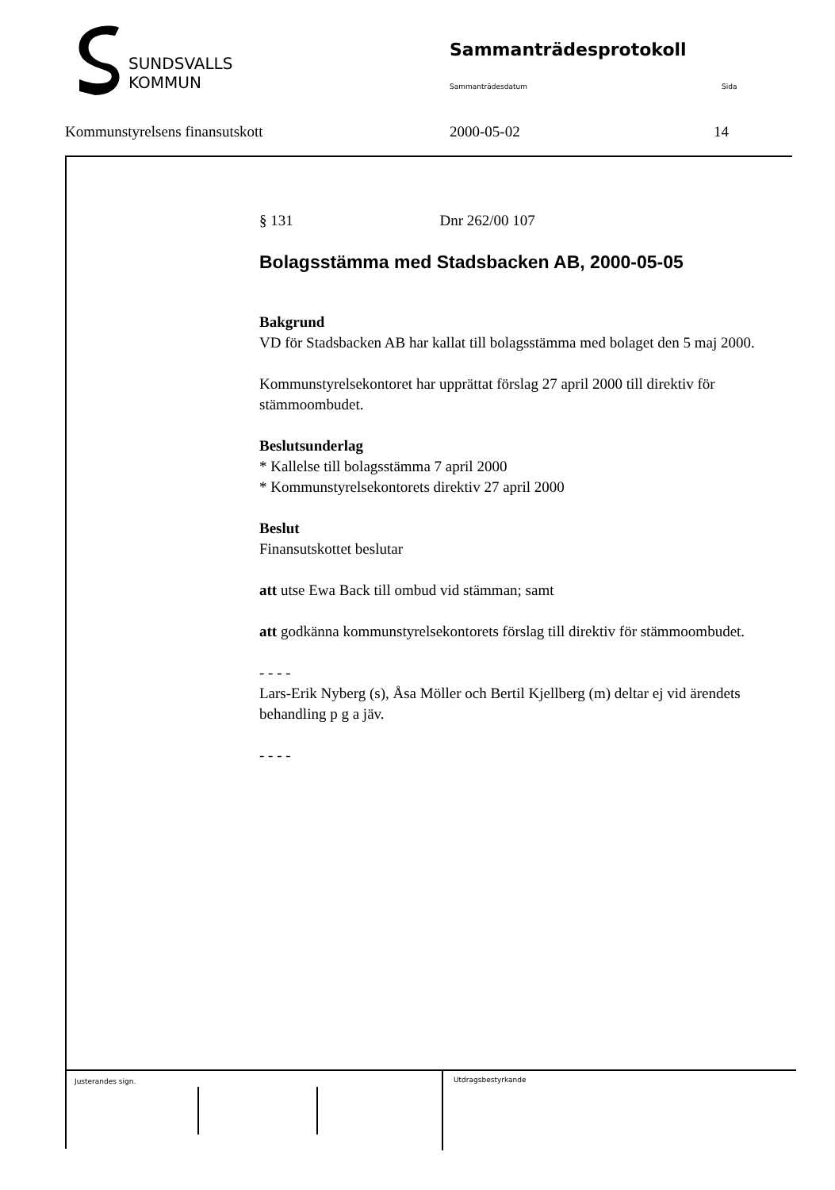SUNDSVALLS
KOMMUN
Sammanträdesprotokoll
Sammanträdesdatum Sida
Kommunstyrelsens finansutskott 2000-05-02 14
§ 131 Dnr 262/00 107
Bolagsstämma med Stadsbacken AB, 2000-05-05
Bakgrund
VD för Stadsbacken AB har kallat till bolagsstämma med bolaget den 5 maj 2000.
Kommunstyrelsekontoret har upprättat förslag 27 april 2000 till direktiv för stämmoombudet.
Beslutsunderlag
* Kallelse till bolagsstämma 7 april 2000
* Kommunstyrelsekontorets direktiv 27 april 2000
Beslut
Finansutskottet beslutar
att utse Ewa Back till ombud vid stämman; samt
att godkänna kommunstyrelsekontorets förslag till direktiv för stämmoombudet.
- - - -
Lars-Erik Nyberg (s), Åsa Möller och Bertil Kjellberg (m) deltar ej vid ärendets behandling p g a jäv.
- - - -
Justerandes sign. Utdragsbestyrkande